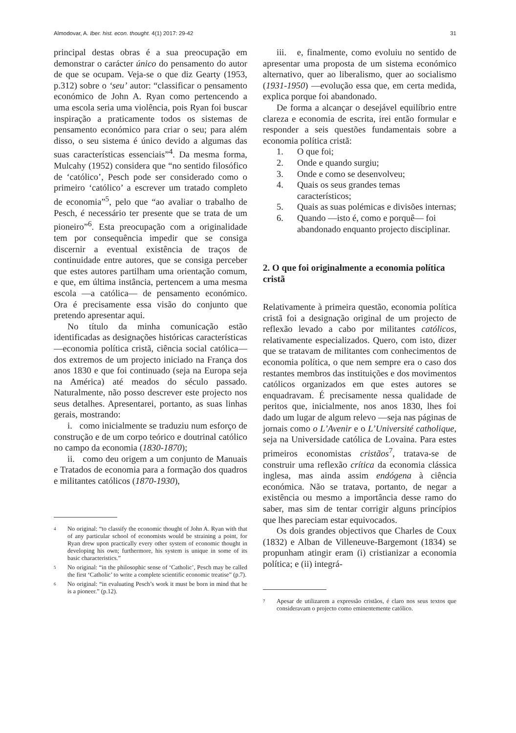Almodovar, A. Iber. hist. econ. thought. 4(1) 2017: 29-42 31
principal destas obras é a sua preocupação em demonstrar o carácter único do pensamento do autor de que se ocupam. Veja-se o que diz Gearty (1953, p.312) sobre o ‘seu’ autor: “classificar o pensamento económico de John A. Ryan como pertencendo a uma escola seria uma violência, pois Ryan foi buscar inspiração a praticamente todos os sistemas de pensamento económico para criar o seu; para além disso, o seu sistema é único devido a algumas das suas características essenciais”<sup>4</sup>. Da mesma forma, Mulcahy (1952) considera que “no sentido filosófico de ‘católico’, Pesch pode ser considerado como o primeiro ‘católico’ a escrever um tratado completo de economia”<sup>5</sup>, pelo que “ao avaliar o trabalho de Pesch, é necessário ter presente que se trata de um pioneiro”<sup>6</sup>. Esta preocupação com a originalidade tem por consequência impedir que se consiga discernir a eventual existência de traços de continuidade entre autores, que se consiga perceber que estes autores partilham uma orientação comum, e que, em última instância, pertencem a uma mesma escola —a católica— de pensamento económico. Ora é precisamente essa visão do conjunto que pretendo apresentar aqui.
No título da minha comunicação estão identificadas as designações históricas características —economia política cristã, ciência social católica— dos extremos de um projecto iniciado na França dos anos 1830 e que foi continuado (seja na Europa seja na América) até meados do século passado. Naturalmente, não posso descrever este projecto nos seus detalhes. Apresentarei, portanto, as suas linhas gerais, mostrando:
i. como inicialmente se traduziu num esforço de construção e de um corpo teórico e doutrinal católico no campo da economia (1830-1870);
ii. como deu origem a um conjunto de Manuais e Tratados de economia para a formação dos quadros e militantes católicos (1870-1930),
<sup>4</sup> No original: “to classify the economic thought of John A. Ryan with that of any particular school of economists would be straining a point, for Ryan drew upon practically every other system of economic thought in developing his own; furthermore, his system is unique in some of its basic characteristics.”
<sup>5</sup> No original: “in the philosophic sense of ‘Catholic’, Pesch may be called the first ‘Catholic’ to write a complete scientific economic treatise” (p.7).
<sup>6</sup> No original: “in evaluating Pesch’s work it must be born in mind that he is a pioneer.” (p.12).
iii. e, finalmente, como evoluiu no sentido de apresentar uma proposta de um sistema económico alternativo, quer ao liberalismo, quer ao socialismo (1931-1950) —evolução essa que, em certa medida, explica porque foi abandonado.
De forma a alcançar o desejável equilíbrio entre clareza e economia de escrita, irei então formular e responder a seis questões fundamentais sobre a economia política cristã:
1. O que foi;
2. Onde e quando surgiu;
3. Onde e como se desenvolveu;
4. Quais os seus grandes temas característicos;
5. Quais as suas polémicas e divisões internas;
6. Quando —isto é, como e porquê— foi abandonado enquanto projecto disciplinar.
2. O que foi originalmente a economia política cristã
Relativamente à primeira questão, economia política cristã foi a designação original de um projecto de reflexão levado a cabo por militantes católicos, relativamente especializados. Quero, com isto, dizer que se tratavam de militantes com conhecimentos de economia política, o que nem sempre era o caso dos restantes membros das instituições e dos movimentos católicos organizados em que estes autores se enquadravam. É precisamente nessa qualidade de peritos que, inicialmente, nos anos 1830, lhes foi dado um lugar de algum relevo —seja nas páginas de jornais como o L’Avenir e o L’Université catholique, seja na Universidade católica de Lovaina. Para estes primeiros economistas cristãos<sup>7</sup>, tratava-se de construir uma reflexão crítica da economia clássica inglesa, mas ainda assim endógena à ciência económica. Não se tratava, portanto, de negar a existência ou mesmo a importância desse ramo do saber, mas sim de tentar corrigir alguns princípios que lhes pareciam estar equivocados.
Os dois grandes objectivos que Charles de Coux (1832) e Alban de Villeneuve-Bargemont (1834) se propunham atingir eram (i) cristianizar a economia política; e (ii) integrá-
<sup>7</sup> Apesar de utilizarem a expressão cristãos, é claro nos seus textos que consideravam o projecto como eminentemente católico.